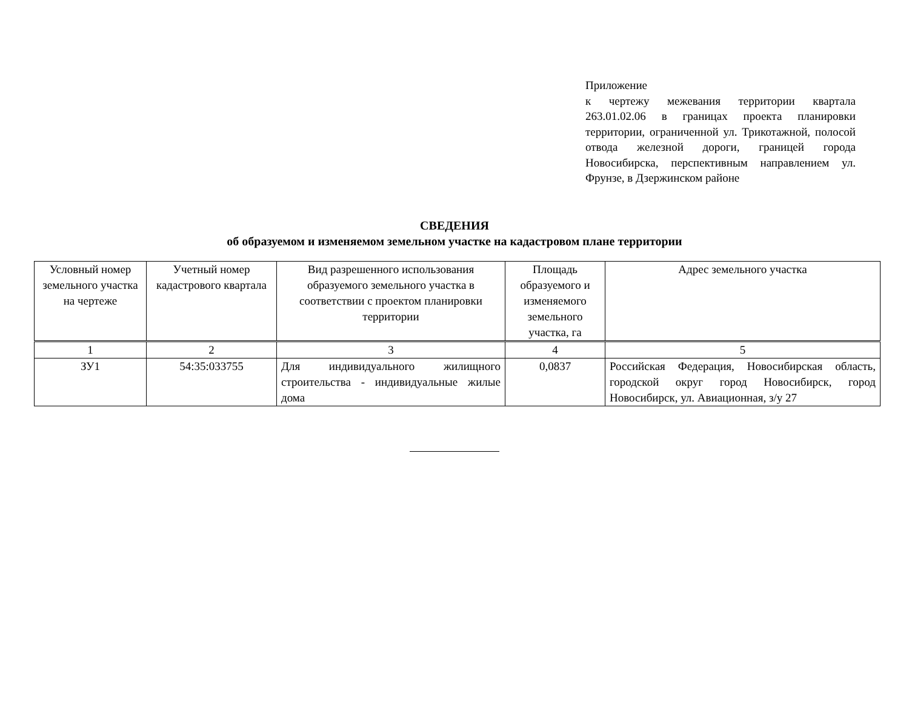Приложение
к чертежу межевания территории квартала 263.01.02.06 в границах проекта планировки территории, ограниченной ул. Трикотажной, полосой отвода железной дороги, границей города Новосибирска, перспективным направлением ул. Фрунзе, в Дзержинском районе
СВЕДЕНИЯ
об образуемом и изменяемом земельном участке на кадастровом плане территории
| Условный номер земельного участка на чертеже | Учетный номер кадастрового квартала | Вид разрешенного использования образуемого земельного участка в соответствии с проектом планировки территории | Площадь образуемого и изменяемого земельного участка, га | Адрес земельного участка |
| --- | --- | --- | --- | --- |
| 1 | 2 | 3 | 4 | 5 |
| ЗУ1 | 54:35:033755 | Для индивидуального жилищного строительства - индивидуальные жилые дома | 0,0837 | Российская Федерация, Новосибирская область, городской округ город Новосибирск, город Новосибирск, ул. Авиационная, з/у 27 |